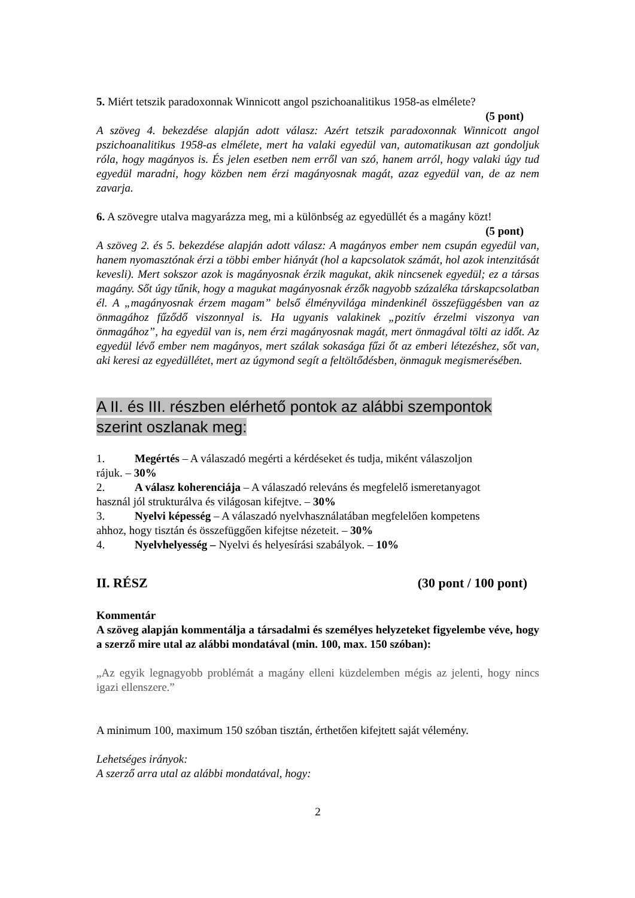5. Miért tetszik paradoxonnak Winnicott angol pszichoanalitikus 1958-as elmélete?
(5 pont)
A szöveg 4. bekezdése alapján adott válasz: Azért tetszik paradoxonnak Winnicott angol pszichoanalitikus 1958-as elmélete, mert ha valaki egyedül van, automatikusan azt gondoljuk róla, hogy magányos is. És jelen esetben nem erről van szó, hanem arról, hogy valaki úgy tud egyedül maradni, hogy közben nem érzi magányosnak magát, azaz egyedül van, de az nem zavarja.
6. A szövegre utalva magyarázza meg, mi a különbség az egyedüllét és a magány közt!
(5 pont)
A szöveg 2. és 5. bekezdése alapján adott válasz: A magányos ember nem csupán egyedül van, hanem nyomasztónak érzi a többi ember hiányát (hol a kapcsolatok számát, hol azok intenzitását kevesli). Mert sokszor azok is magányosnak érzik magukat, akik nincsenek egyedül; ez a társas magány. Sőt úgy tűnik, hogy a magukat magányosnak érzők nagyobb százaléka társkapcsolatban él. A „magányosnak érzem magam” belső élményvilága mindenkinél összefüggésben van az önmagához fűződő viszonnyal is. Ha ugyanis valakinek „pozitív érzelmi viszonya van önmagához”, ha egyedül van is, nem érzi magányosnak magát, mert önmagával tölti az időt. Az egyedül lévő ember nem magányos, mert szálak sokasága fűzi őt az emberi létezéshez, sőt van, aki keresi az egyedüllétet, mert az úgymond segít a feltöltődésben, önmaguk megismerésében.
A II. és III. részben elérhető pontok az alábbi szempontok
szerint oszlanak meg:
1. Megértés – A válaszadó megérti a kérdéseket és tudja, miként válaszoljon
rájuk. – 30%
2. A válasz koherenciája – A válaszadó releváns és megfelelő ismeretanyagot
használ jól strukturálva és világosan kifejtve. – 30%
3. Nyelvi képesség – A válaszadó nyelvhasználatában megfelelően kompetens
ahhoz, hogy tisztán és összefüggően kifejtse nézeteit. – 30%
4. Nyelvhelyesség – Nyelvi és helyesírási szabályok. – 10%
II. RÉSZ (30 pont / 100 pont)
Kommentár
A szöveg alapján kommentálja a társadalmi és személyes helyzeteket figyelembe véve, hogy a szerző mire utal az alábbi mondatával (min. 100, max. 150 szóban):
„Az egyik legnagyobb problémát a magány elleni küzdelemben mégis az jelenti, hogy nincs igazi ellenszere.”
A minimum 100, maximum 150 szóban tisztán, érthetően kifejtett saját vélemény.
Lehetséges irányok:
A szerző arra utal az alábbi mondatával, hogy:
2